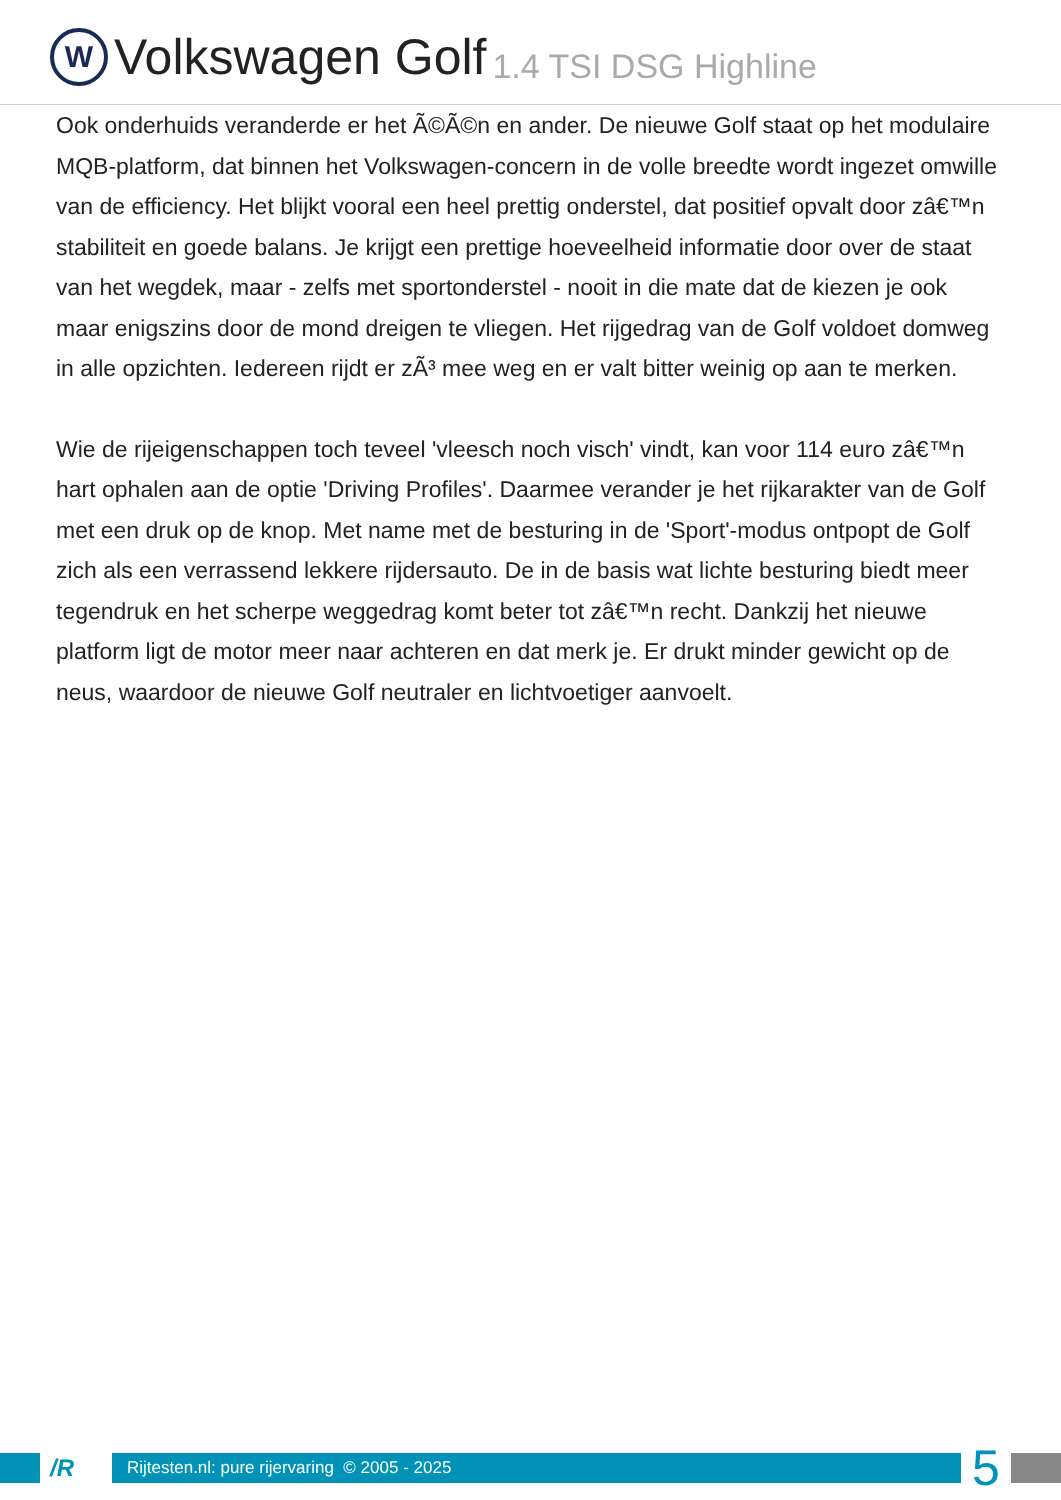W
Volkswagen Golf 1.4 TSI DSG Highline
Ook onderhuids veranderde er het Ã©Ã©n en ander. De nieuwe Golf staat op het modulaire MQB-platform, dat binnen het Volkswagen-concern in de volle breedte wordt ingezet omwille van de efficiency. Het blijkt vooral een heel prettig onderstel, dat positief opvalt door zâ€™n stabiliteit en goede balans. Je krijgt een prettige hoeveelheid informatie door over de staat van het wegdek, maar - zelfs met sportonderstel - nooit in die mate dat de kiezen je ook maar enigszins door de mond dreigen te vliegen. Het rijgedrag van de Golf voldoet domweg in alle opzichten. Iedereen rijdt er zÃ³ mee weg en er valt bitter weinig op aan te merken.
Wie de rijeigenschappen toch teveel 'vleesch noch visch' vindt, kan voor 114 euro zâ€™n hart ophalen aan de optie 'Driving Profiles'. Daarmee verander je het rijkarakter van de Golf met een druk op de knop. Met name met de besturing in de 'Sport'-modus ontpopt de Golf zich als een verrassend lekkere rijdersauto. De in de basis wat lichte besturing biedt meer tegendruk en het scherpe weggedrag komt beter tot zâ€™n recht. Dankzij het nieuwe platform ligt de motor meer naar achteren en dat merk je. Er drukt minder gewicht op de neus, waardoor de nieuwe Golf neutraler en lichtvoetiger aanvoelt.
/R
Rijtesten.nl: pure rijervaring © 2005 - 2025
5